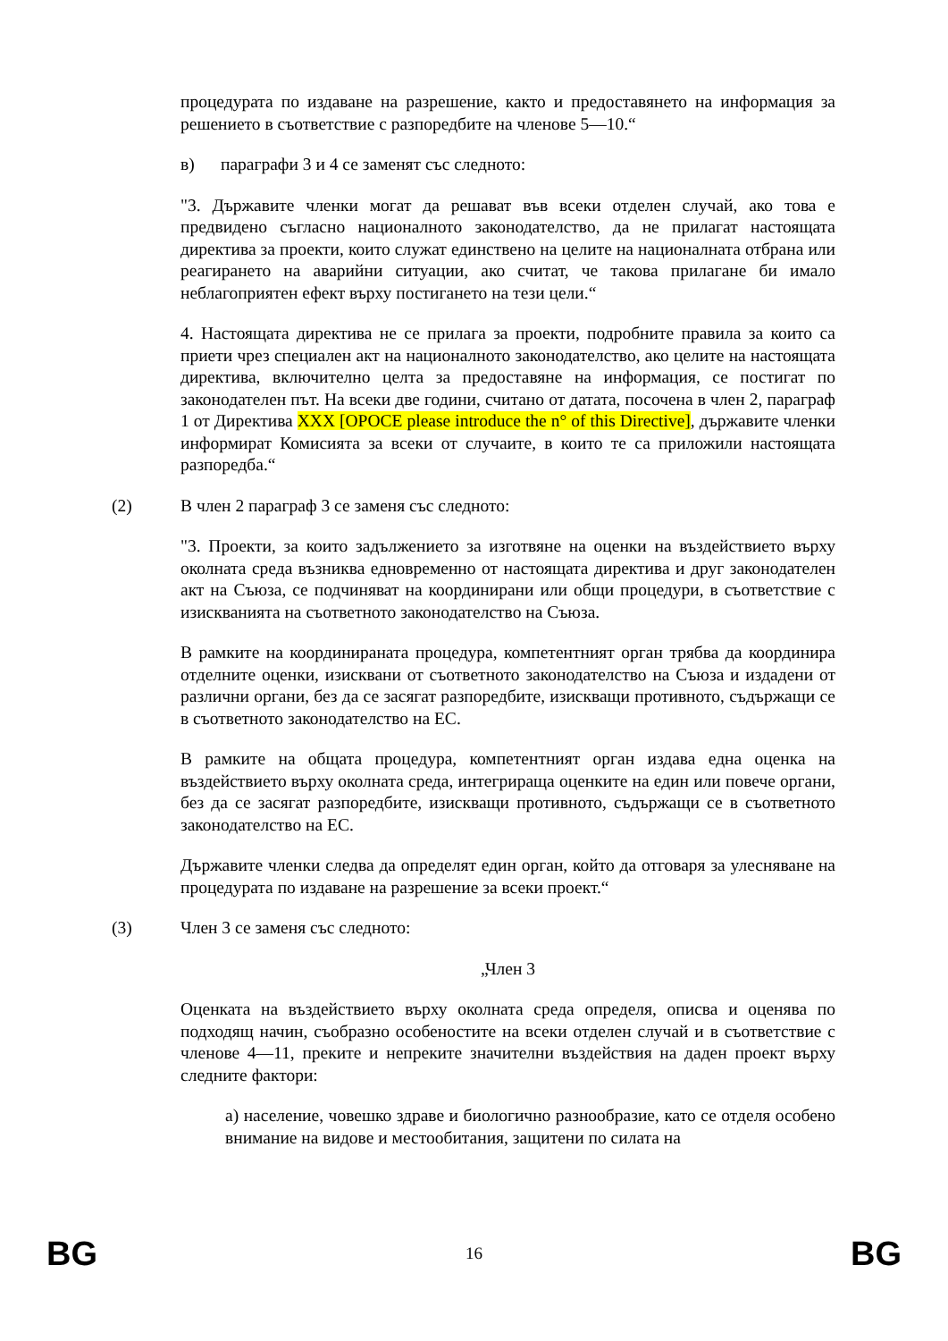процедурата по издаване на разрешение, както и предоставянето на информация за решението в съответствие с разпоредбите на членове 5—10.“
в) параграфи 3 и 4 се заменят със следното:
"3. Държавите членки могат да решават във всеки отделен случай, ако това е предвидено съгласно националното законодателство, да не прилагат настоящата директива за проекти, които служат единствено на целите на националната отбрана или реагирането на аварийни ситуации, ако считат, че такова прилагане би имало неблагоприятен ефект върху постигането на тези цели.“
4. Настоящата директива не се прилага за проекти, подробните правила за които са приети чрез специален акт на националното законодателство, ако целите на настоящата директива, включително целта за предоставяне на информация, се постигат по законодателен път. На всеки две години, считано от датата, посочена в член 2, параграф 1 от Директива XXX [OPOCE please introduce the n° of this Directive], държавите членки информират Комисията за всеки от случаите, в които те са приложили настоящата разпоредба.“
(2) В член 2 параграф 3 се заменя със следното:
"3. Проекти, за които задължението за изготвяне на оценки на въздействието върху околната среда възниква едновременно от настоящата директива и друг законодателен акт на Съюза, се подчиняват на координирани или общи процедури, в съответствие с изискванията на съответното законодателство на Съюза.
В рамките на координираната процедура, компетентният орган трябва да координира отделните оценки, изисквани от съответното законодателство на Съюза и издадени от различни органи, без да се засягат разпоредбите, изискващи противното, съдържащи се в съответното законодателство на ЕС.
В рамките на общата процедура, компетентният орган издава една оценка на въздействието върху околната среда, интегрираща оценките на един или повече органи, без да се засягат разпоредбите, изискващи противното, съдържащи се в съответното законодателство на ЕС.
Държавите членки следва да определят един орган, който да отговаря за улесняване на процедурата по издаване на разрешение за всеки проект.“
(3) Член 3 се заменя със следното:
„Член 3
Оценката на въздействието върху околната среда определя, описва и оценява по подходящ начин, съобразно особеностите на всеки отделен случай и в съответствие с членове 4—11, преките и непреките значителни въздействия на даден проект върху следните фактори:
а) население, човешко здраве и биологично разнообразие, като се отделя особено внимание на видове и местообитания, защитени по силата на
BG 16 BG